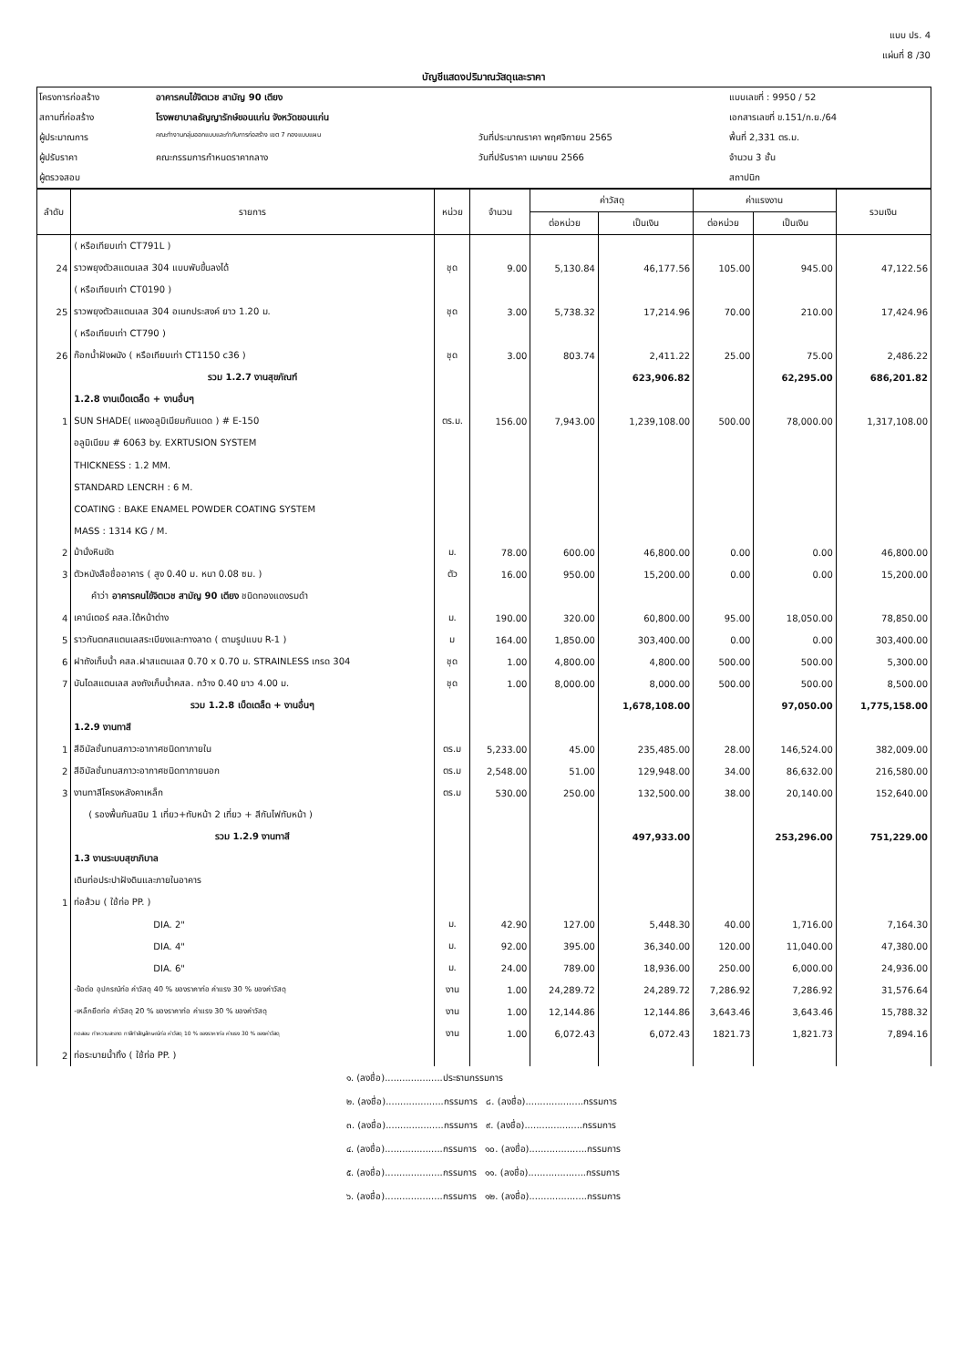แบบ ปร. 4
แผ่นที่ 8 /30
บัญชีแสดงปริมาณวัสดุและราคา
| โครงการก่อสร้าง | อาคารคนไข้จิตเวช สามัญ 90 เตียง | | แบบเลขที่ : 9950 / 52 |
| สถานที่ก่อสร้าง | โรงพยาบาลธัญญารักษ์ขอนแก่น จังหวัดขอนแก่น | | เอกสารเลขที่ ข.151/ก.ย./64 |
| ผู้ประมาณการ | คณะทำงานกลุ่มออกแบบและกำกับการก่อสร้าง เขต 7 กองแบบแผน | วันที่ประมาณราคา พฤศจิกายน 2565 | พื้นที่ 2,331 ตร.ม. |
| ผู้ปรับราคา | คณะกรรมการกำหนดราคากลาง | วันที่ปรับราคา เมษายน 2566 | จำนวน 3 ชั้น |
| ผู้ตรวจสอบ | | | สถาปนิก |
| ลำดับ | รายการ | หน่วย | จำนวน | ค่าวัสดุ | | ค่าแรงงาน | | รวมเงิน |
| --- | --- | --- | --- | --- | --- | --- | --- | --- |
| | | | | ต่อหน่วย | เป็นเงิน | ต่อหน่วย | เป็นเงิน | |
| | ( หรือเทียบเท่า CT791L ) | | | | | | | |
| 24 | ราวพยุงตัวสแตนเลส 304 แบบพับขึ้นลงได้ | ชุด | 9.00 | 5,130.84 | 46,177.56 | 105.00 | 945.00 | 47,122.56 |
| | ( หรือเทียบเท่า CT0190 ) | | | | | | | |
| 25 | ราวพยุงตัวสแตนเลส 304 อเนกประสงค์ ยาว 1.20 ม. | ชุด | 3.00 | 5,738.32 | 17,214.96 | 70.00 | 210.00 | 17,424.96 |
| | ( หรือเทียบเท่า CT790 ) | | | | | | | |
| 26 | ก๊อกน้ำฝังผนัง ( หรือเทียบเท่า CT1150 c36 ) | ชุด | 3.00 | 803.74 | 2,411.22 | 25.00 | 75.00 | 2,486.22 |
| | รวม 1.2.7 งานสุขภัณฑ์ | | | | 623,906.82 | | 62,295.00 | 686,201.82 |
| | 1.2.8 งานเบ็ดเตล็ด + งานอื่นๆ | | | | | | | |
| 1 | SUN SHADE( แผงอลูมิเนียมกันแดด ) # E-150 | ตร.ม. | 156.00 | 7,943.00 | 1,239,108.00 | 500.00 | 78,000.00 | 1,317,108.00 |
| | อลูมิเนียม # 6063 by. EXRTUSION SYSTEM | | | | | | | |
| | THICKNESS : 1.2 MM. | | | | | | | |
| | STANDARD LENCRH : 6 M. | | | | | | | |
| | COATING : BAKE ENAMEL POWDER COATING SYSTEM | | | | | | | |
| | MASS : 1314 KG / M. | | | | | | | |
| 2 | ม้านั่งหินขัด | ม. | 78.00 | 600.00 | 46,800.00 | 0.00 | 0.00 | 46,800.00 |
| 3 | ตัวหนังสือชื่ออาคาร ( สูง 0.40 ม. หนา 0.08 ซม. ) | ตัว | 16.00 | 950.00 | 15,200.00 | 0.00 | 0.00 | 15,200.00 |
| | คำว่า อาคารคนไข้จิตเวช สามัญ 90 เตียง ชนิดทองแดงรมดำ | | | | | | | |
| 4 | เคาน์เตอร์ คสล.ใต้หน้าต่าง | ม. | 190.00 | 320.00 | 60,800.00 | 95.00 | 18,050.00 | 78,850.00 |
| 5 | ราวกันตกสแตนเลสระเบียงและทางลาด ( ตามรูปแบบ R-1 ) | ม | 164.00 | 1,850.00 | 303,400.00 | 0.00 | 0.00 | 303,400.00 |
| 6 | ฝาถังเก็บน้ำ คสล.ฝาสแตนเลส 0.70 x 0.70 ม. STRAINLESS เกรด 304 | ชุด | 1.00 | 4,800.00 | 4,800.00 | 500.00 | 500.00 | 5,300.00 |
| 7 | บันไดสแตนเลส ลงถังเก็บน้ำคสล. กว้าง 0.40 ยาว 4.00 ม. | ชุด | 1.00 | 8,000.00 | 8,000.00 | 500.00 | 500.00 | 8,500.00 |
| | รวม 1.2.8 เบ็ดเตล็ด + งานอื่นๆ | | | | 1,678,108.00 | | 97,050.00 | 1,775,158.00 |
| | 1.2.9 งานทาสี | | | | | | | |
| 1 | สีอิมัลชั่นทนสภาวะอากาศชนิดทาภายใน | ตร.ม | 5,233.00 | 45.00 | 235,485.00 | 28.00 | 146,524.00 | 382,009.00 |
| 2 | สีอิมัลชั่นทนสภาวะอากาศชนิดทาภายนอก | ตร.ม | 2,548.00 | 51.00 | 129,948.00 | 34.00 | 86,632.00 | 216,580.00 |
| 3 | งานทาสีโครงหลังคาเหล็ก | ตร.ม | 530.00 | 250.00 | 132,500.00 | 38.00 | 20,140.00 | 152,640.00 |
| | ( รองพื้นกันสนิม 1 เที่ยว+ทับหน้า 2 เที่ยว + สีกันไฟทับหน้า ) | | | | | | | |
| | รวม 1.2.9 งานทาสี | | | | 497,933.00 | | 253,296.00 | 751,229.00 |
| | 1.3 งานระบบสุขาภิบาล | | | | | | | |
| | เดินท่อประปาฝังดินและภายในอาคาร | | | | | | | |
| 1 | ท่อส้วม ( ใช้ท่อ PP. ) | | | | | | | |
| | DIA. 2" | ม. | 42.90 | 127.00 | 5,448.30 | 40.00 | 1,716.00 | 7,164.30 |
| | DIA. 4" | ม. | 92.00 | 395.00 | 36,340.00 | 120.00 | 11,040.00 | 47,380.00 |
| | DIA. 6" | ม. | 24.00 | 789.00 | 18,936.00 | 250.00 | 6,000.00 | 24,936.00 |
| | -ข้อต่อ อุปกรณ์ท่อ ค่าวัสดุ 40 % ของราคาท่อ ค่าแรง 30 % ของค่าวัสดุ | งาน | 1.00 | 24,289.72 | 24,289.72 | 7,286.92 | 7,286.92 | 31,576.64 |
| | -เหล็กยึดท่อ ค่าวัสดุ 20 % ของราคาท่อ ค่าแรง 30 % ของค่าวัสดุ | งาน | 1.00 | 12,144.86 | 12,144.86 | 3,643.46 | 3,643.46 | 15,788.32 |
| | ทดสอบ ทำความสะอาด ทาสีทำสัญลักษณ์ท่อ ค่าวัสดุ 10 % ของราคาท่อ ค่าแรง 30 % ของค่าวัสดุ | งาน | 1.00 | 6,072.43 | 6,072.43 | 1821.73 | 1,821.73 | 7,894.16 |
| 2 | ท่อระบายน้ำทิ้ง ( ใช้ท่อ PP. ) | | | | | | | |
๑. (ลงชื่อ)....................ประธานกรรมการ
๒. (ลงชื่อ)....................กรรมการ ๘. (ลงชื่อ)....................กรรมการ
๓. (ลงชื่อ)....................กรรมการ ๙. (ลงชื่อ)....................กรรมการ
๔. (ลงชื่อ)....................กรรมการ ๑๐. (ลงชื่อ)....................กรรมการ
๕. (ลงชื่อ)....................กรรมการ ๑๑. (ลงชื่อ)....................กรรมการ
๖. (ลงชื่อ)....................กรรมการ ๑๒. (ลงชื่อ)....................กรรมการ